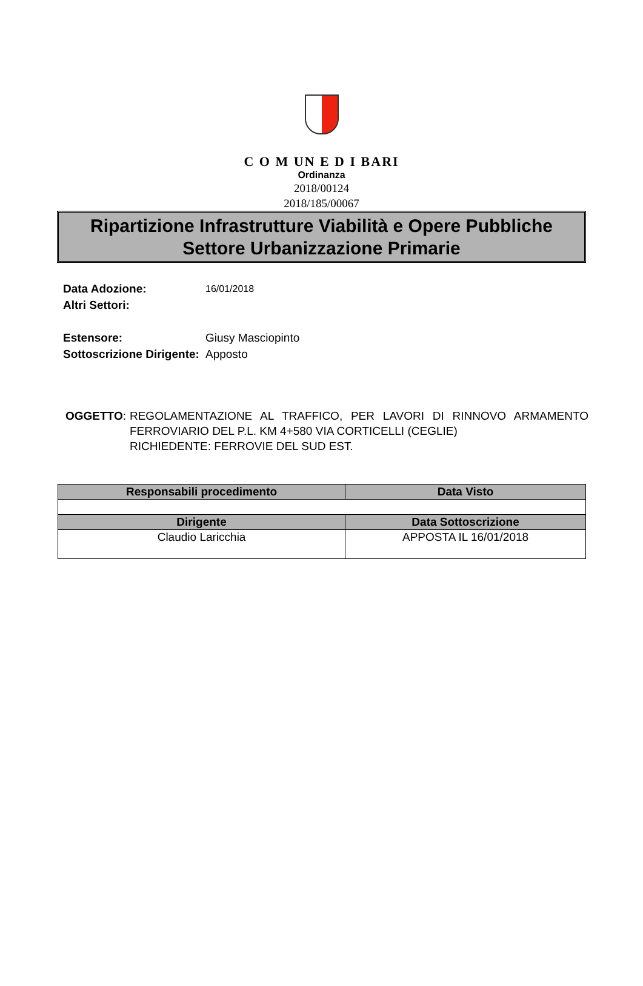C O M UN E D I BARI
Ordinanza
2018/00124
2018/185/00067
Ripartizione Infrastrutture Viabilità e Opere Pubbliche
Settore Urbanizzazione Primarie
| Data Adozione: | 16/01/2018 |
| Altri Settori: | |
| Estensore: | Giusy Masciopinto |
| Sottoscrizione Dirigente: | Apposto |
OGGETTO: REGOLAMENTAZIONE AL TRAFFICO, PER LAVORI DI RINNOVO ARMAMENTO FERROVIARIO DEL P.L. KM 4+580 VIA CORTICELLI (CEGLIE)
RICHIEDENTE: FERROVIE DEL SUD EST.
| Responsabili procedimento | Data Visto |
| --- | --- |
| Dirigente | Data Sottoscrizione |
| Claudio Laricchia | APPOSTA IL 16/01/2018 |